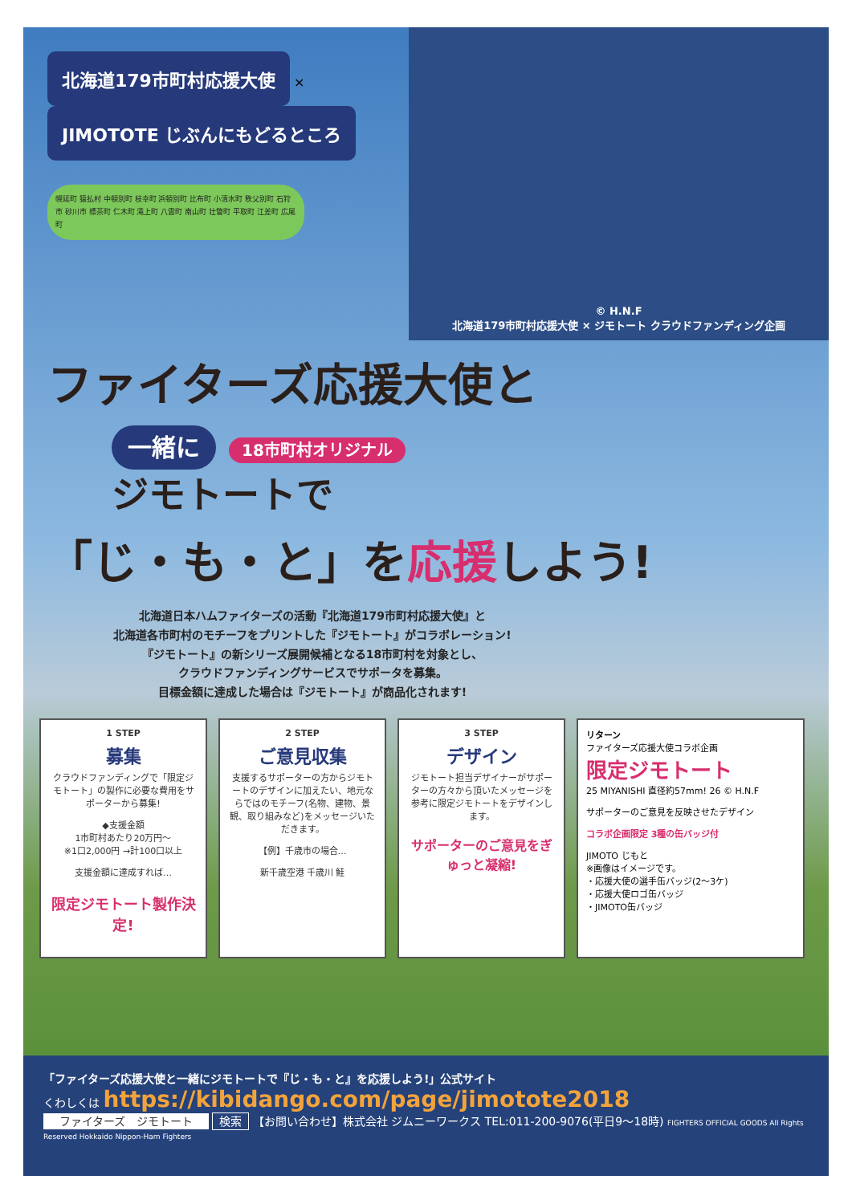北海道179市町村応援大使 × JIMOTOTE じぶんにもどるところ
幌延町 猿払村 中頓別町 枝幸町 浜頓別町 比布町 小清水町 秩父別町 石狩市 砂川市 標茶町 仁木町 滝上町 八雲町 南山町 壮瞥町 平取町 江差町 広尾町
© H.N.F
北海道179市町村応援大使 × ジモトート クラウドファンディング企画
ファイターズ応援大使と
一緒に 18市町村オリジナル
ジモトートで
「じ・も・と」を応援しよう!
北海道日本ハムファイターズの活動『北海道179市町村応援大使』と
北海道各市町村のモチーフをプリントした『ジモトート』がコラボレーション!
『ジモトート』の新シリーズ展開候補となる18市町村を対象とし、
クラウドファンディングサービスでサポータを募集。
目標金額に達成した場合は『ジモトート』が商品化されます!
1 STEP
募集
クラウドファンディングで「限定ジモトート」の製作に必要な費用をサポーターから募集!
◆支援金額
1市町村あたり20万円〜
※1口2,000円 →計100口以上
支援金額に達成すれば…
限定ジモトート製作決定!
2 STEP
ご意見収集
支援するサポーターの方からジモトートのデザインに加えたい、地元ならではのモチーフ(名物、建物、景観、取り組みなど)をメッセージいただきます。
【例】千歳市の場合…
新千歳空港 千歳川 鮭
3 STEP
デザイン
ジモトート担当デザイナーがサポーターの方々から頂いたメッセージを参考に限定ジモトートをデザインします。
サポーターのご意見をぎゅっと凝縮!
リターン
ファイターズ応援大使コラボ企画
限定ジモトート
25 MIYANISHI 直径約57mm! 26 © H.N.F
サポーターのご意見を反映させたデザイン
コラボ企画限定 3種の缶バッジ付
JIMOTO じもと
※画像はイメージです。
・応援大使の選手缶バッジ(2〜3ケ)
・応援大使ロゴ缶バッジ
・JIMOTO缶バッジ
「ファイターズ応援大使と一緒にジモトートで『じ・も・と』を応援しよう!」公式サイト
くわしくは https://kibidango.com/page/jimotote2018
ファイターズ　ジモトート 検索 【お問い合わせ】株式会社 ジムニーワークス TEL:011-200-9076(平日9〜18時) FIGHTERS OFFICIAL GOODS All Rights Reserved Hokkaido Nippon-Ham Fighters